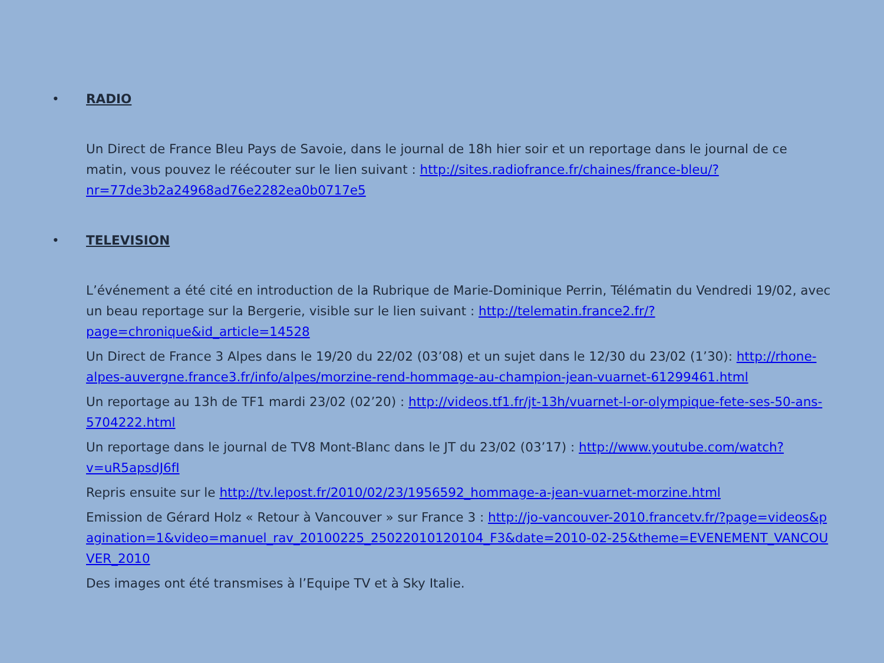• RADIO
Un Direct de France Bleu Pays de Savoie, dans le journal de 18h hier soir et un reportage dans le journal de ce matin, vous pouvez le réécouter sur le lien suivant : http://sites.radiofrance.fr/chaines/france-bleu/?nr=77de3b2a24968ad76e2282ea0b0717e5
• TELEVISION
L’événement a été cité en introduction de la Rubrique de Marie-Dominique Perrin, Télématin du Vendredi 19/02, avec un beau reportage sur la Bergerie, visible sur le lien suivant : http://telematin.france2.fr/?page=chronique&id_article=14528
Un Direct de France 3 Alpes dans le 19/20 du 22/02 (03’08) et un sujet dans le 12/30 du 23/02 (1’30): http://rhone-alpes-auvergne.france3.fr/info/alpes/morzine-rend-hommage-au-champion-jean-vuarnet-61299461.html
Un reportage au 13h de TF1 mardi 23/02 (02’20) : http://videos.tf1.fr/jt-13h/vuarnet-l-or-olympique-fete-ses-50-ans-5704222.html
Un reportage dans le journal de TV8 Mont-Blanc dans le JT du 23/02 (03’17) : http://www.youtube.com/watch?v=uR5apsdJ6fI
Repris ensuite sur le http://tv.lepost.fr/2010/02/23/1956592_hommage-a-jean-vuarnet-morzine.html
Emission de Gérard Holz « Retour à Vancouver » sur France 3 : http://jo-vancouver-2010.francetv.fr/?page=videos&pagination=1&video=manuel_rav_20100225_25022010120104_F3&date=2010-02-25&theme=EVENEMENT_VANCOUVER_2010
Des images ont été transmises à l’Equipe TV et à Sky Italie.